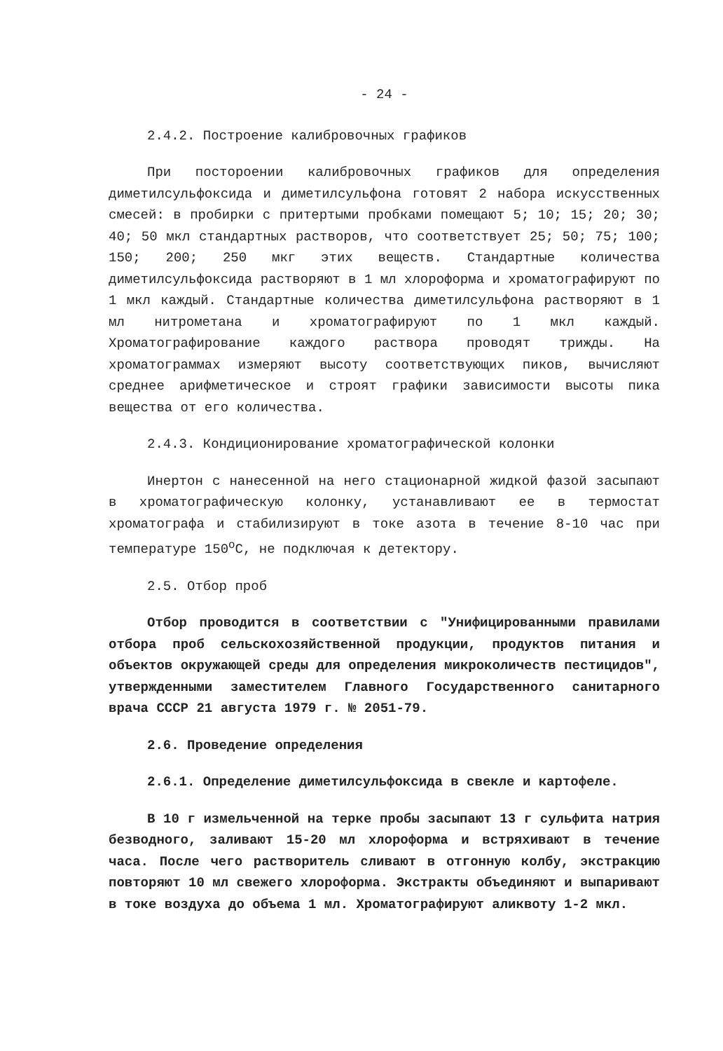- 24 -
2.4.2. Построение калибровочных графиков
При постороении калибровочных графиков для определения диметилсульфоксида и диметилсульфона готовят 2 набора искусственных смесей: в пробирки с притертыми пробками помещают 5; 10; 15; 20; 30; 40; 50 мкл стандартных растворов, что соответствует 25; 50; 75; 100; 150; 200; 250 мкг этих веществ. Стандартные количества диметилсульфоксида растворяют в 1 мл хлороформа и хроматографируют по 1 мкл каждый. Стандартные количества диметилсульфона растворяют в 1 мл нитрометана и хроматографируют по 1 мкл каждый. Хроматографирование каждого раствора проводят трижды. На хроматограммах измеряют высоту соответствующих пиков, вычисляют среднее арифметическое и строят графики зависимости высоты пика вещества от его количества.
2.4.3. Кондиционирование хроматографической колонки
Инертон с нанесенной на него стационарной жидкой фазой засыпают в хроматографическую колонку, устанавливают ее в термостат хроматографа и стабилизируют в токе азота в течение 8-10 час при температуре 150<sup>о</sup>С, не подключая к детектору.
2.5. Отбор проб
Отбор проводится в соответствии с "Унифицированными правилами отбора проб сельскохозяйственной продукции, продуктов питания и объектов окружающей среды для определения микроколичеств пестицидов", утвержденными заместителем Главного Государственного санитарного врача СССР 21 августа 1979 г. № 2051-79.
2.6. Проведение определения
2.6.1. Определение диметилсульфоксида в свекле и картофеле.
В 10 г измельченной на терке пробы засыпают 13 г сульфита натрия безводного, заливают 15-20 мл хлороформа и встряхивают в течение часа. После чего растворитель сливают в отгонную колбу, экстракцию повторяют 10 мл свежего хлороформа. Экстракты объединяют и выпаривают в токе воздуха до объема 1 мл. Хроматографируют аликвоту 1-2 мкл.